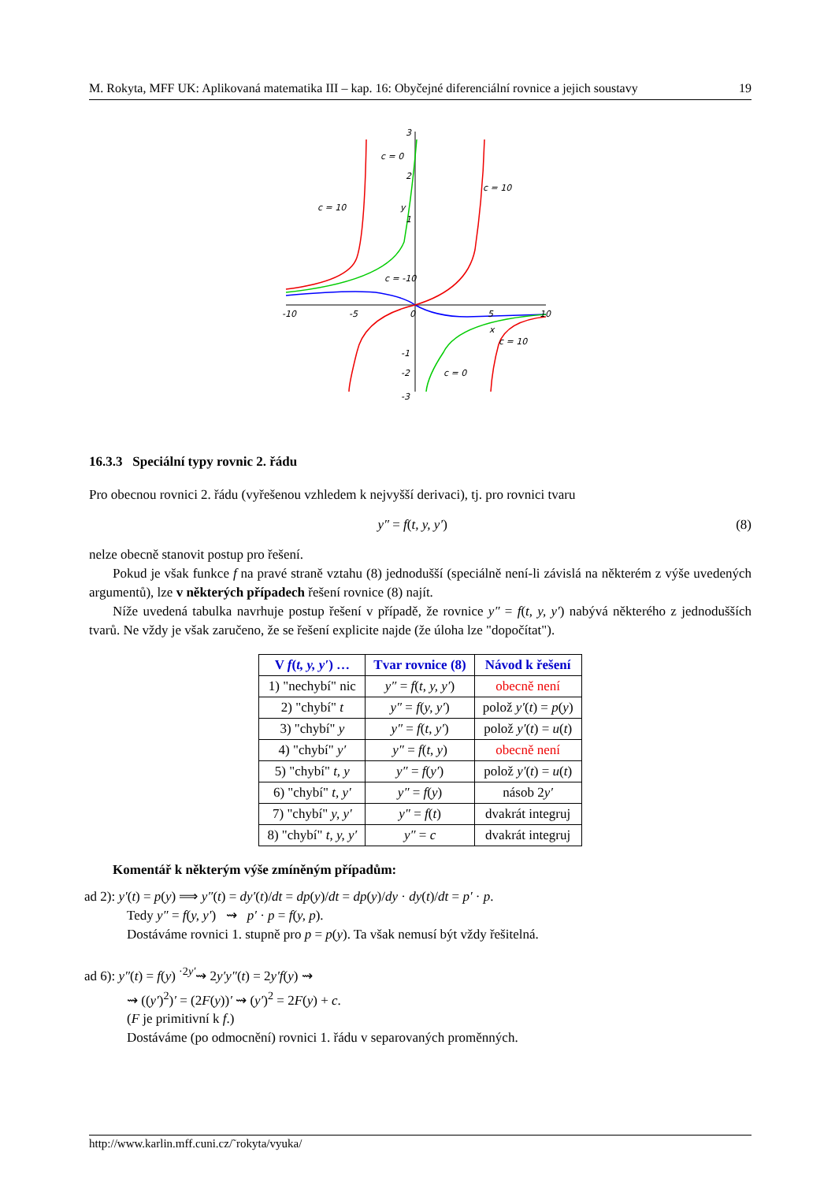M. Rokyta, MFF UK: Aplikovaná matematika III – kap. 16: Obyčejné diferenciální rovnice a jejich soustavy 19
c = 10
c = 0
c = 10
c = -10
c = 10
c = 0
y
x
-10
-5
0
5
10
3
2
1
-1
-3
-2
16.3.3 Speciální typy rovnic 2. řádu
Pro obecnou rovnici 2. řádu (vyřešenou vzhledem k nejvyšší derivaci), tj. pro rovnici tvaru
y″ = f(t, y, y′) (8)
nelze obecně stanovit postup pro řešení.
Pokud je však funkce f na pravé straně vztahu (8) jednodušší (speciálně není-li závislá na některém z výše uvedených argumentů), lze v některých případech řešení rovnice (8) najít.
Níže uvedená tabulka navrhuje postup řešení v případě, že rovnice y″ = f(t, y, y′) nabývá některého z jednodušších tvarů. Ne vždy je však zaručeno, že se řešení explicite najde (že úloha lze "dopočítat").
| V f ( t, y, y′ ) … | Tvar rovnice (8) | Návod k řešení |
| --- | --- | --- |
| 1) "nechybí" nic | y″ = f ( t, y, y′ ) | obecně není |
| 2) "chybí" t | y″ = f ( y, y′ ) | polož y′ ( t ) = p ( y ) |
| 3) "chybí" y | y″ = f ( t, y′ ) | polož y′ ( t ) = u ( t ) |
| 4) "chybí" y′ | y″ = f ( t, y ) | obecně není |
| 5) "chybí" t, y | y″ = f ( y′ ) | polož y′ ( t ) = u ( t ) |
| 6) "chybí" t, y′ | y″ = f ( y ) | násob 2 y′ |
| 7) "chybí" y, y′ | y″ = f ( t ) | dvakrát integruj |
| 8) "chybí" t, y, y′ | y″ = c | dvakrát integruj |
Komentář k některým výše zmíněným případům:
ad 2): y′(t) = p(y) ⟹ y″(t) = dy′(t)/dt = dp(y)/dt = dp(y)/dy · dy(t)/dt = p′ · p.
Tedy y″ = f(y, y′) ⇝ p′ · p = f(y, p).
Dostáváme rovnici 1. stupně pro p = p(y). Ta však nemusí být vždy řešitelná.
ad 6): y″(t) = f(y) <sup>·2y′</sup>⇝ 2y′y″(t) = 2y′f(y) ⇝
⇝ ((y′)<sup>2</sup>)′ = (2F(y))′ ⇝ (y′)<sup>2</sup> = 2F(y) + c.
(F je primitivní k f.)
Dostáváme (po odmocnění) rovnici 1. řádu v separovaných proměnných.
http://www.karlin.mff.cuni.cz/˜rokyta/vyuka/